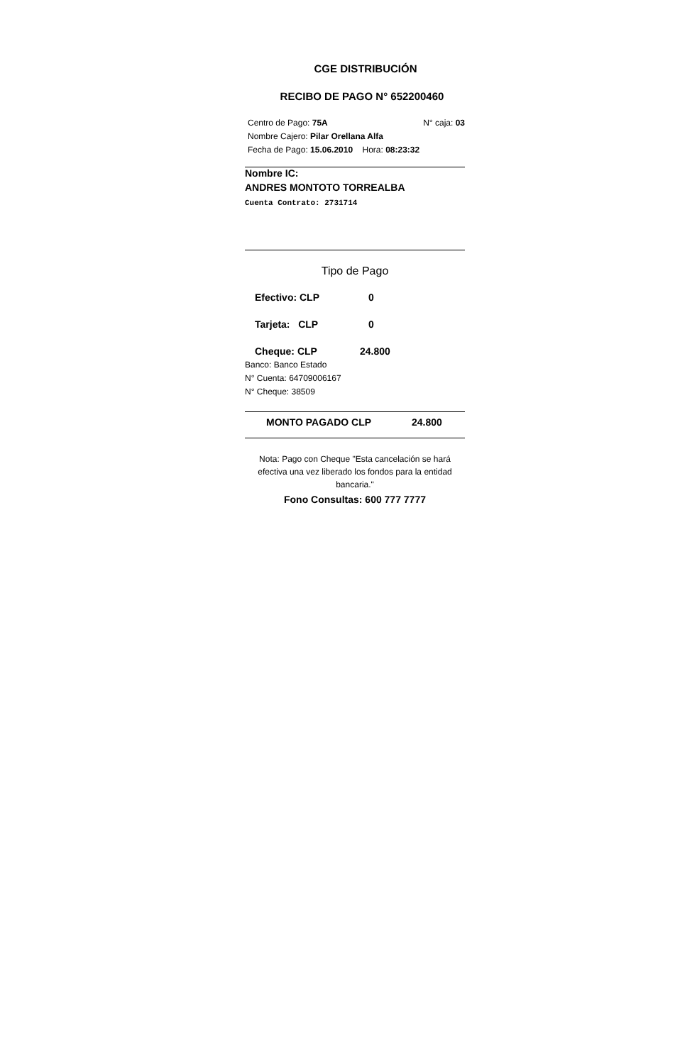CGE DISTRIBUCIÓN
RECIBO DE PAGO N° 652200460
Centro de Pago: 75A N° caja: 03
Nombre Cajero: Pilar Orellana Alfa
Fecha de Pago: 15.06.2010 Hora: 08:23:32
Nombre IC:
ANDRES MONTOTO TORREALBA
Cuenta Contrato: 2731714
Tipo de Pago
Efectivo: CLP 0
Tarjeta: CLP 0
Cheque: CLP 24.800
Banco: Banco Estado
N° Cuenta: 64709006167
N° Cheque: 38509
MONTO PAGADO CLP 24.800
Nota: Pago con Cheque "Esta cancelación se hará efectiva una vez liberado los fondos para la entidad bancaria."
Fono Consultas: 600 777 7777